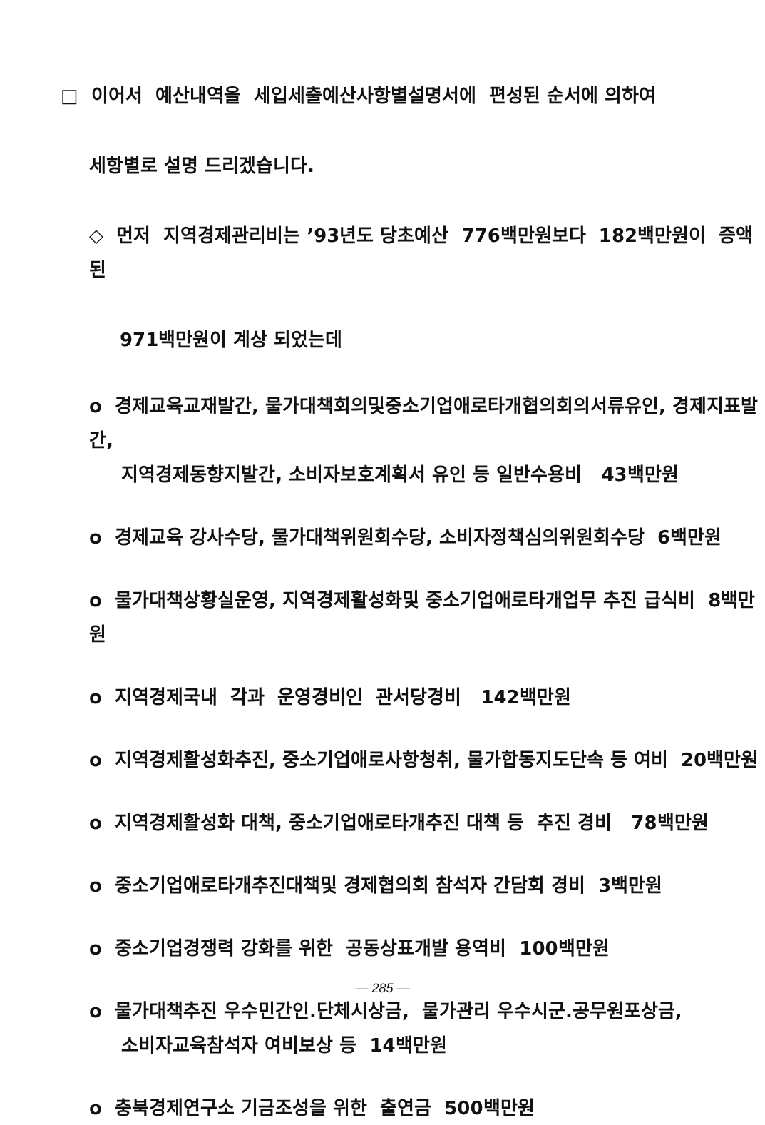□ 이어서 예산내역을 세입세출예산사항별설명서에 편성된 순서에 의하여
세항별로 설명 드리겠습니다.
◇ 먼저 지역경제관리비는 ’93년도 당초예산 776백만원보다 182백만원이 증액된
971백만원이 계상 되었는데
o 경제교육교재발간, 물가대책회의및중소기업애로타개협의회의서류유인, 경제지표발간,
지역경제동향지발간, 소비자보호계획서 유인 등 일반수용비 43백만원
o 경제교육 강사수당, 물가대책위원회수당, 소비자정책심의위원회수당 6백만원
o 물가대책상황실운영, 지역경제활성화및 중소기업애로타개업무 추진 급식비 8백만원
o 지역경제국내 각과 운영경비인 관서당경비 142백만원
o 지역경제활성화추진, 중소기업애로사항청취, 물가합동지도단속 등 여비 20백만원
o 지역경제활성화 대책, 중소기업애로타개추진 대책 등 추진 경비 78백만원
o 중소기업애로타개추진대책및 경제협의회 참석자 간담회 경비 3백만원
o 중소기업경쟁력 강화를 위한 공동상표개발 용역비 100백만원
o 물가대책추진 우수민간인.단체시상금, 물가관리 우수시군.공무원포상금,
소비자교육참석자 여비보상 등 14백만원
o 충북경제연구소 기금조성을 위한 출연금 500백만원
— 285 —